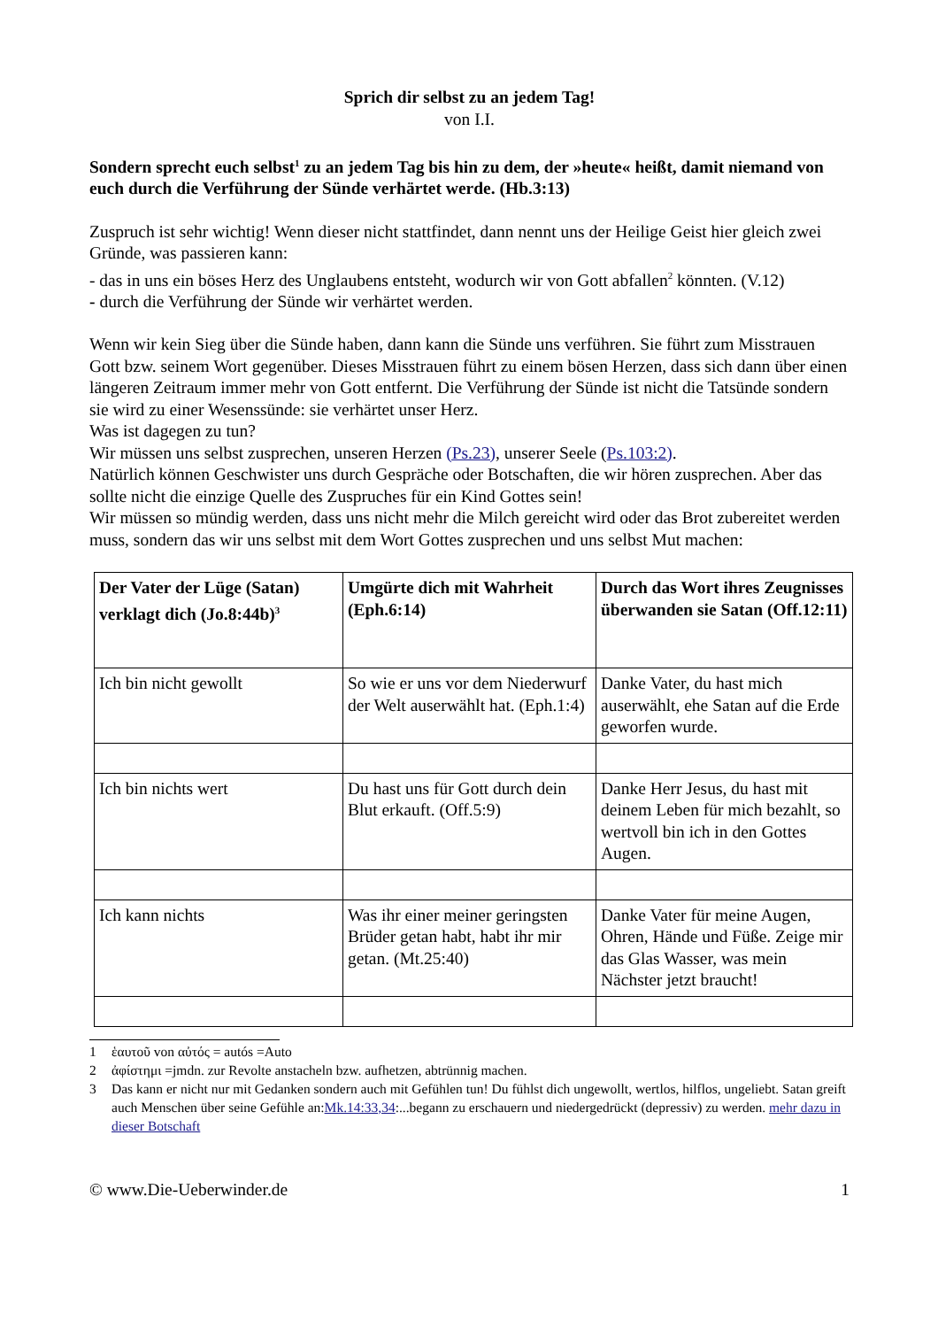Sprich dir selbst zu an jedem Tag!
von I.I.
Sondern sprecht euch selbst<sup>1</sup> zu an jedem Tag bis hin zu dem, der »heute« heißt, damit niemand von euch durch die Verführung der Sünde verhärtet werde. (Hb.3:13)
Zuspruch ist sehr wichtig! Wenn dieser nicht stattfindet, dann nennt uns der Heilige Geist hier gleich zwei Gründe, was passieren kann:
- das in uns ein böses Herz des Unglaubens entsteht, wodurch wir von Gott abfallen<sup>2</sup> könnten. (V.12)
- durch die Verführung der Sünde wir verhärtet werden.
Wenn wir kein Sieg über die Sünde haben, dann kann die Sünde uns verführen. Sie führt zum Misstrauen Gott bzw. seinem Wort gegenüber. Dieses Misstrauen führt zu einem bösen Herzen, dass sich dann über einen längeren Zeitraum immer mehr von Gott entfernt. Die Verführung der Sünde ist nicht die Tatsünde sondern sie wird zu einer Wesenssünde: sie verhärtet unser Herz.
Was ist dagegen zu tun?
Wir müssen uns selbst zusprechen, unseren Herzen (Ps.23), unserer Seele (Ps.103:2).
Natürlich können Geschwister uns durch Gespräche oder Botschaften, die wir hören zusprechen. Aber das sollte nicht die einzige Quelle des Zuspruches für ein Kind Gottes sein!
Wir müssen so mündig werden, dass uns nicht mehr die Milch gereicht wird oder das Brot zubereitet werden muss, sondern das wir uns selbst mit dem Wort Gottes zusprechen und uns selbst Mut machen:
| Der Vater der Lüge (Satan) verklagt dich (Jo.8:44b)<sup>3</sup> | Umgürte dich mit Wahrheit (Eph.6:14) | Durch das Wort ihres Zeugnisses überwanden sie Satan (Off.12:11) |
| Ich bin nicht gewollt | So wie er uns vor dem Niederwurf der Welt auserwählt hat. (Eph.1:4) | Danke Vater, du hast mich auserwählt, ehe Satan auf die Erde geworfen wurde. |
| Ich bin nichts wert | Du hast uns für Gott durch dein Blut erkauft. (Off.5:9) | Danke Herr Jesus, du hast mit deinem Leben für mich bezahlt, so wertvoll bin ich in den Gottes Augen. |
| Ich kann nichts | Was ihr einer meiner geringsten Brüder getan habt, habt ihr mir getan. (Mt.25:40) | Danke Vater für meine Augen, Ohren, Hände und Füße. Zeige mir das Glas Wasser, was mein Nächster jetzt braucht! |
1 ἑαυτοῦ von αὐτός = autós =Auto
2 ἀφίστημι =jmdn. zur Revolte anstacheln bzw. aufhetzen, abtrünnig machen.
3 Das kann er nicht nur mit Gedanken sondern auch mit Gefühlen tun! Du fühlst dich ungewollt, wertlos, hilflos, ungeliebt. Satan greift auch Menschen über seine Gefühle an:Mk.14:33,34:...begann zu erschauern und niedergedrückt (depressiv) zu werden. mehr dazu in dieser Botschaft
© www.Die-Ueberwinder.de 1